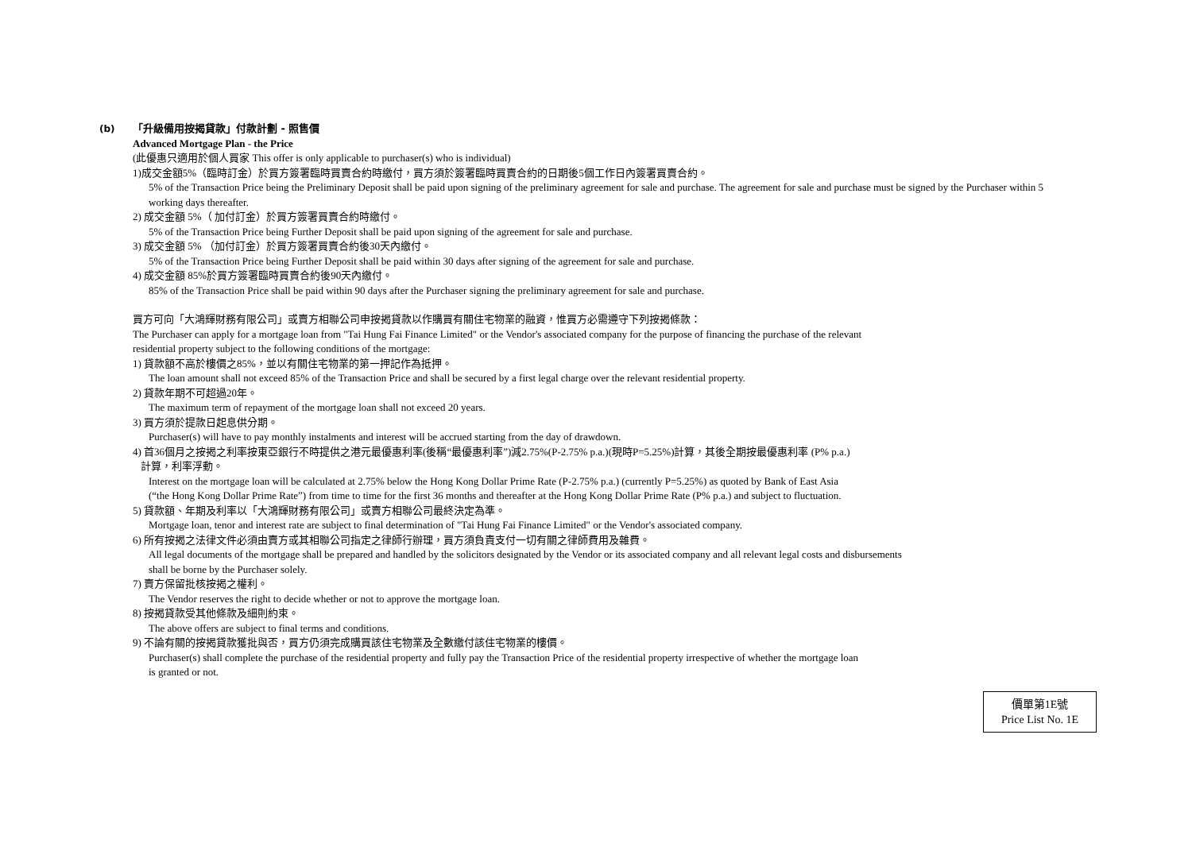(b)
「升級備用按揭貸款」付款計劃 - 照售價
Advanced Mortgage Plan - the Price
(此優惠只適用於個人買家 This offer is only applicable to purchaser(s) who is individual)
1)成交金額5%（臨時訂金）於買方簽署臨時買賣合約時繳付，買方須於簽署臨時買賣合約的日期後5個工作日內簽署買賣合約。
5% of the Transaction Price being the Preliminary Deposit shall be paid upon signing of the preliminary agreement for sale and purchase. The agreement for sale and purchase must be signed by the Purchaser within 5 working days thereafter.
2) 成交金額 5%（ 加付訂金）於買方簽署買賣合約時繳付。
5% of the Transaction Price being Further Deposit shall be paid upon signing of the agreement for sale and purchase.
3) 成交金額 5% （加付訂金）於買方簽署買賣合約後30天內繳付。
5% of the Transaction Price being Further Deposit shall be paid within 30 days after signing of the agreement for sale and purchase.
4) 成交金額 85%於買方簽署臨時買賣合約後90天內繳付。
85% of the Transaction Price shall be paid within 90 days after the Purchaser signing the preliminary agreement for sale and purchase.
買方可向「大鴻輝財務有限公司」或賣方相聯公司申按揭貸款以作購買有關住宅物業的融資，惟買方必需遵守下列按揭條款：
The Purchaser can apply for a mortgage loan from "Tai Hung Fai Finance Limited" or the Vendor's associated company for the purpose of financing the purchase of the relevant
residential property subject to the following conditions of the mortgage:
1) 貸款額不高於樓價之85%，並以有關住宅物業的第一押記作為抵押。
The loan amount shall not exceed 85% of the Transaction Price and shall be secured by a first legal charge over the relevant residential property.
2) 貸款年期不可超過20年。
The maximum term of repayment of the mortgage loan shall not exceed 20 years.
3) 買方須於提款日起息供分期。
Purchaser(s) will have to pay monthly instalments and interest will be accrued starting from the day of drawdown.
4) 首36個月之按揭之利率按東亞銀行不時提供之港元最優惠利率(後稱“最優惠利率”)減2.75%(P-2.75% p.a.)(現時P=5.25%)計算，其後全期按最優惠利率 (P% p.a.)
計算，利率浮動。
Interest on the mortgage loan will be calculated at 2.75% below the Hong Kong Dollar Prime Rate (P-2.75% p.a.) (currently P=5.25%) as quoted by Bank of East Asia
(“the Hong Kong Dollar Prime Rate”) from time to time for the first 36 months and thereafter at the Hong Kong Dollar Prime Rate (P% p.a.) and subject to fluctuation.
5) 貸款額、年期及利率以「大鴻輝財務有限公司」或賣方相聯公司最終決定為準。
Mortgage loan, tenor and interest rate are subject to final determination of "Tai Hung Fai Finance Limited" or the Vendor's associated company.
6) 所有按揭之法律文件必須由賣方或其相聯公司指定之律師行辦理，買方須負責支付一切有關之律師費用及雜費。
All legal documents of the mortgage shall be prepared and handled by the solicitors designated by the Vendor or its associated company and all relevant legal costs and disbursements
shall be borne by the Purchaser solely.
7) 賣方保留批核按揭之權利。
The Vendor reserves the right to decide whether or not to approve the mortgage loan.
8) 按揭貸款受其他條款及細則約束。
The above offers are subject to final terms and conditions.
9) 不論有關的按揭貸款獲批與否，買方仍須完成購買該住宅物業及全數繳付該住宅物業的樓價。
Purchaser(s) shall complete the purchase of the residential property and fully pay the Transaction Price of the residential property irrespective of whether the mortgage loan
is granted or not.
價單第1E號
Price List No. 1E